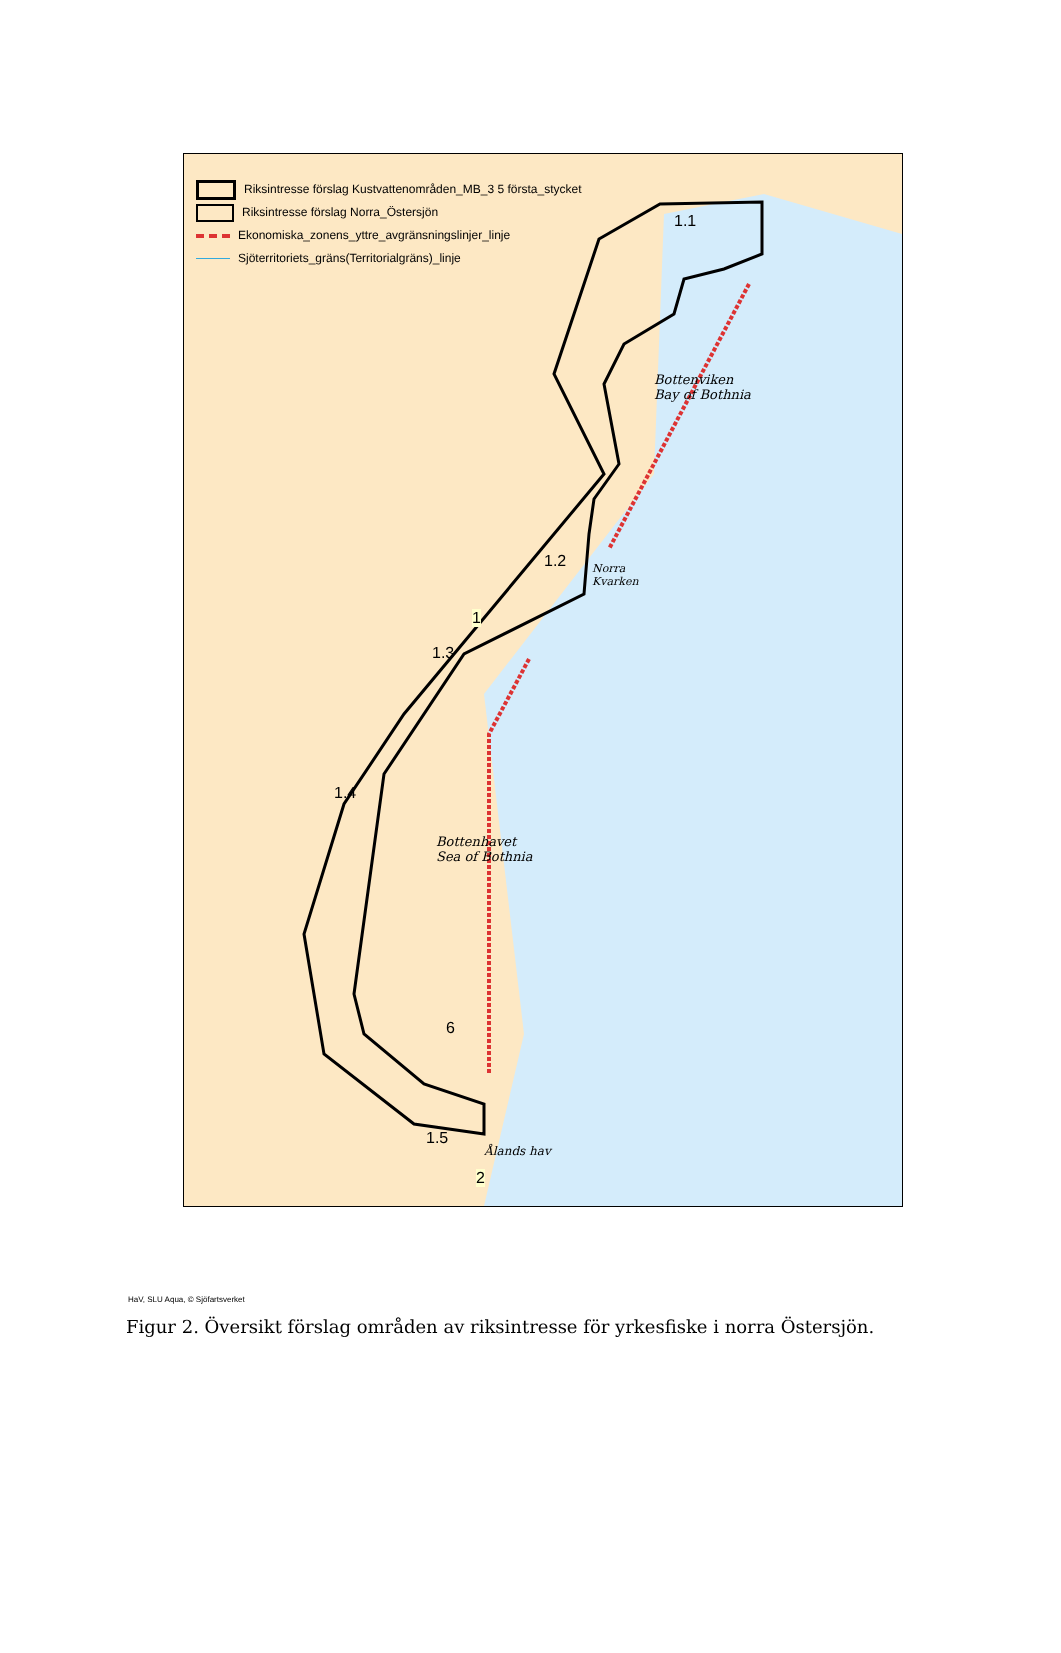Riksintresse förslag Kustvattenområden_MB_3 5 första_stycket
Riksintresse förslag Norra_Östersjön
Ekonomiska_zonens_yttre_avgränsningslinjer_linje
Sjöterritoriets_gräns(Territorialgräns)_linje
1.1
Bottenviken
Bay of Bothnia
1.2 Norra
Kvarken
1
1.3
1.4
Bottenhavet
Sea of Bothnia
6
1.5
Ålands hav
2
HaV, SLU Aqua, © Sjöfartsverket
Figur 2. Översikt förslag områden av riksintresse för yrkesfiske i norra Östersjön.